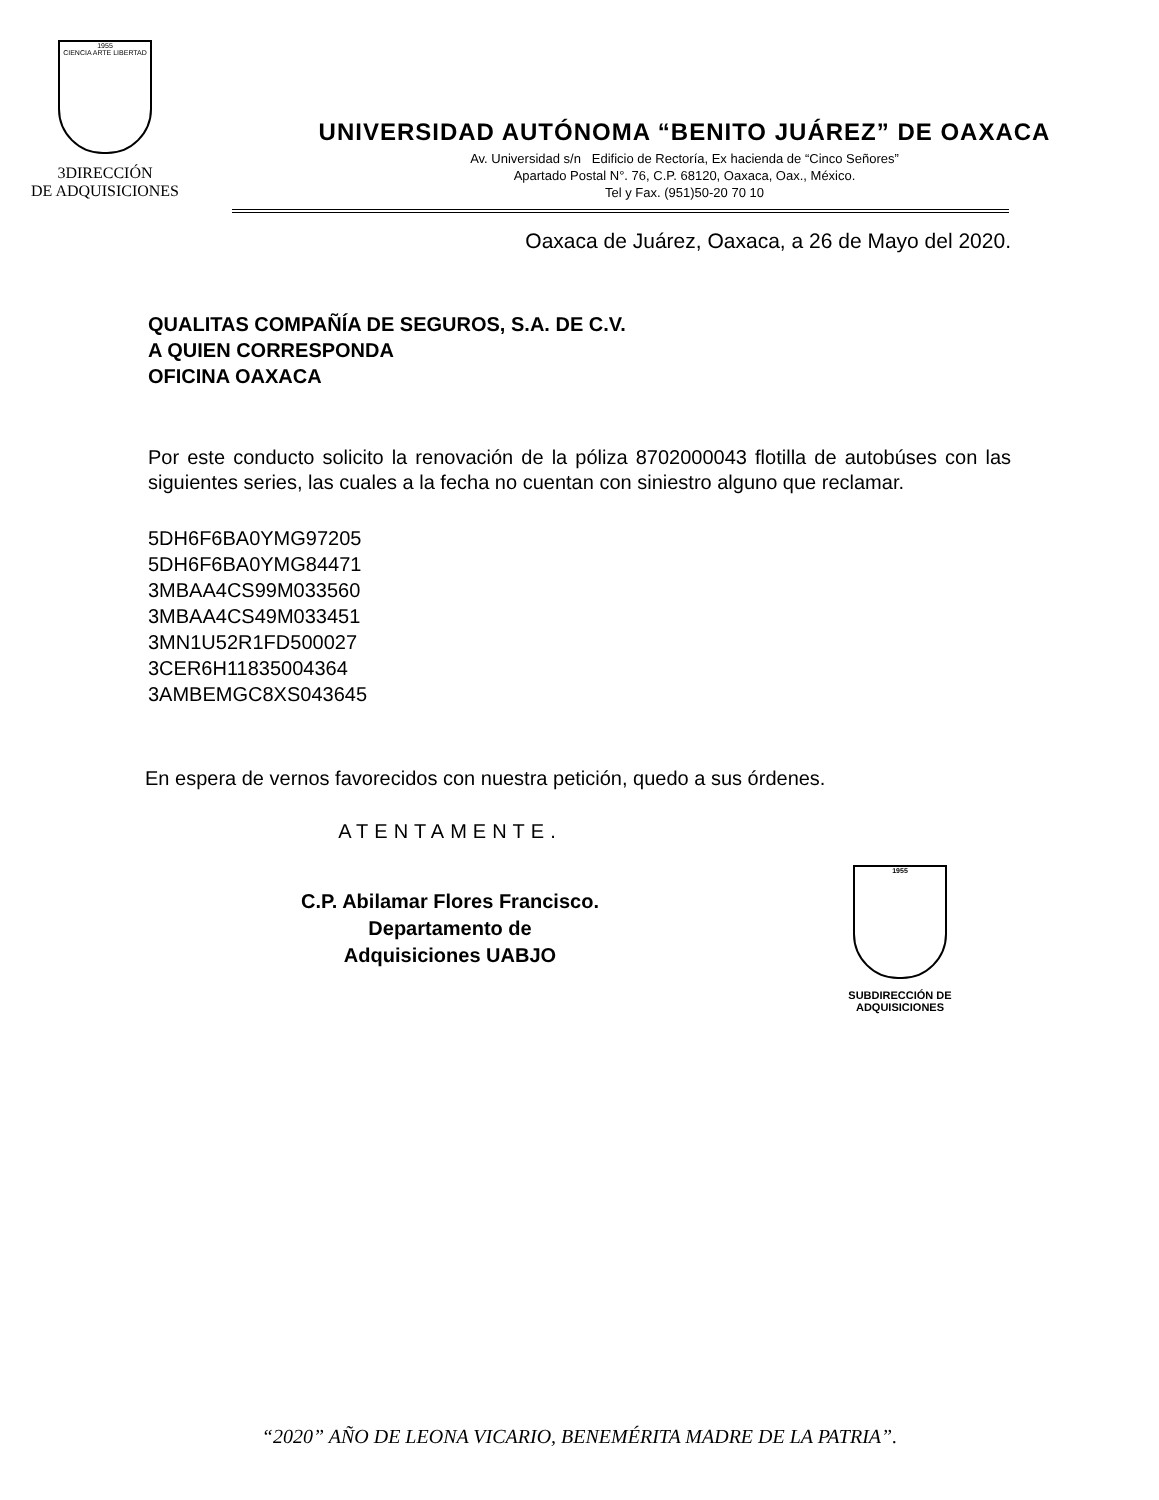1955
CIENCIA ARTE LIBERTAD
3DIRECCIÓN
DE ADQUISICIONES
UNIVERSIDAD AUTÓNOMA “BENITO JUÁREZ” DE OAXACA
Av. Universidad s/n Edificio de Rectoría, Ex hacienda de “Cinco Señores”
Apartado Postal N°. 76, C.P. 68120, Oaxaca, Oax., México.
Tel y Fax. (951)50-20 70 10
Oaxaca de Juárez, Oaxaca, a 26 de Mayo del 2020.
QUALITAS COMPAÑÍA DE SEGUROS, S.A. DE C.V.
A QUIEN CORRESPONDA
OFICINA OAXACA
Por este conducto solicito la renovación de la póliza 8702000043 flotilla de autobúses con las siguientes series, las cuales a la fecha no cuentan con siniestro alguno que reclamar.
5DH6F6BA0YMG97205
5DH6F6BA0YMG84471
3MBAA4CS99M033560
3MBAA4CS49M033451
3MN1U52R1FD500027
3CER6H11835004364
3AMBEMGC8XS043645
En espera de vernos favorecidos con nuestra petición, quedo a sus órdenes.
ATENTAMENTE.
C.P. Abilamar Flores Francisco.
Departamento de Adquisiciones UABJO
1955
SUBDIRECCIÓN DE ADQUISICIONES
“2020” AÑO DE LEONA VICARIO, BENEMÉRITA MADRE DE LA PATRIA”.